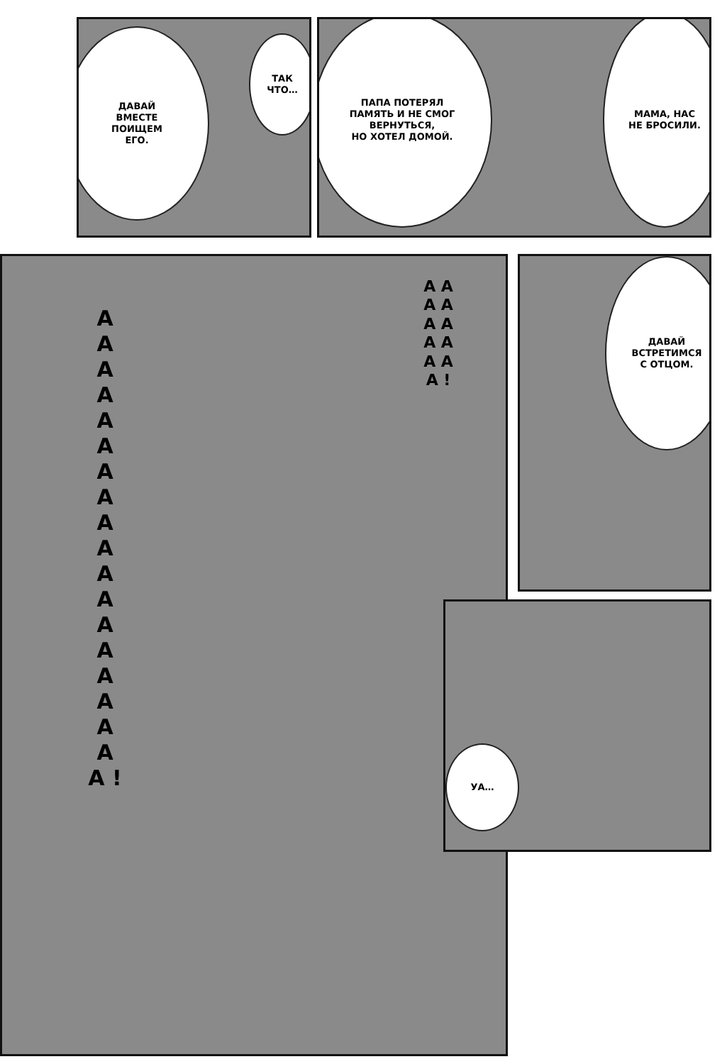ДАВАЙ
ВМЕСТЕ
ПОИЩЕМ
ЕГО.
ТАК
ЧТО…
ПАПА ПОТЕРЯЛ
ПАМЯТЬ И НЕ СМОГ
ВЕРНУТЬСЯ,
НО ХОТЕЛ ДОМОЙ.
МАМА, НАС
НЕ БРОСИЛИ.
А А А А А А А А А А А А А А А А А А А !
А А А А А А А А А А А !
ДАВАЙ
ВСТРЕТИМСЯ
С ОТЦОМ.
УА…